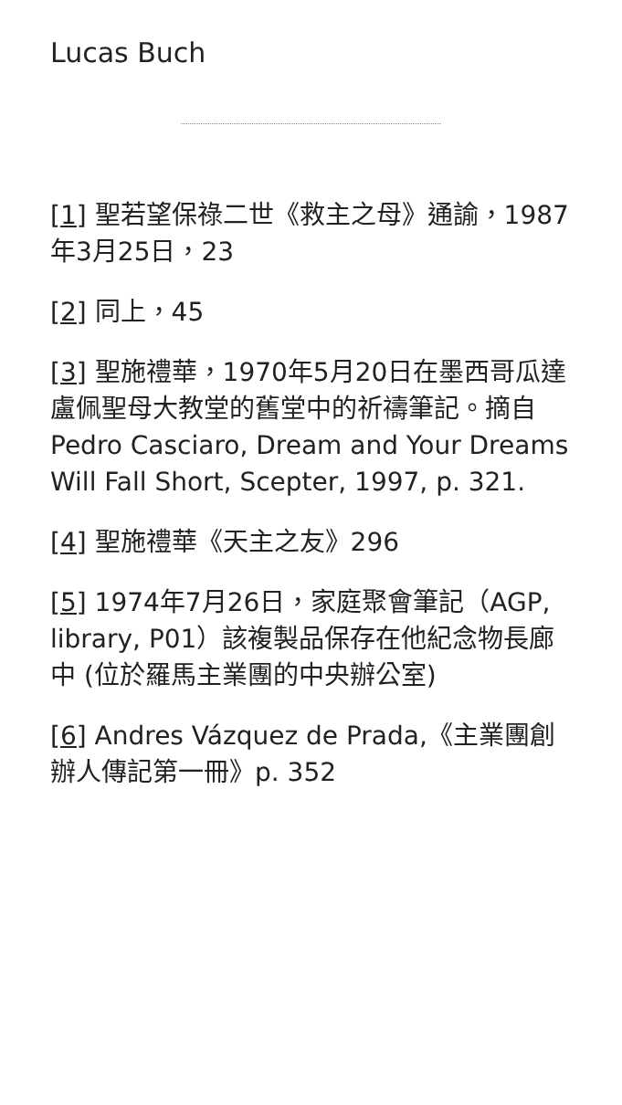Lucas Buch
[1] 聖若望保祿二世《救主之母》通諭，1987年3月25日，23
[2] 同上，45
[3] 聖施禮華，1970年5月20日在墨西哥瓜達盧佩聖母大教堂的舊堂中的祈禱筆記。摘自Pedro Casciaro, Dream and Your Dreams Will Fall Short, Scepter, 1997, p. 321.
[4] 聖施禮華《天主之友》296
[5] 1974年7月26日，家庭聚會筆記（AGP, library, P01）該複製品保存在他紀念物長廊中 (位於羅馬主業團的中央辦公室)
[6] Andres Vázquez de Prada,《主業團創辦人傳記第一冊》p. 352